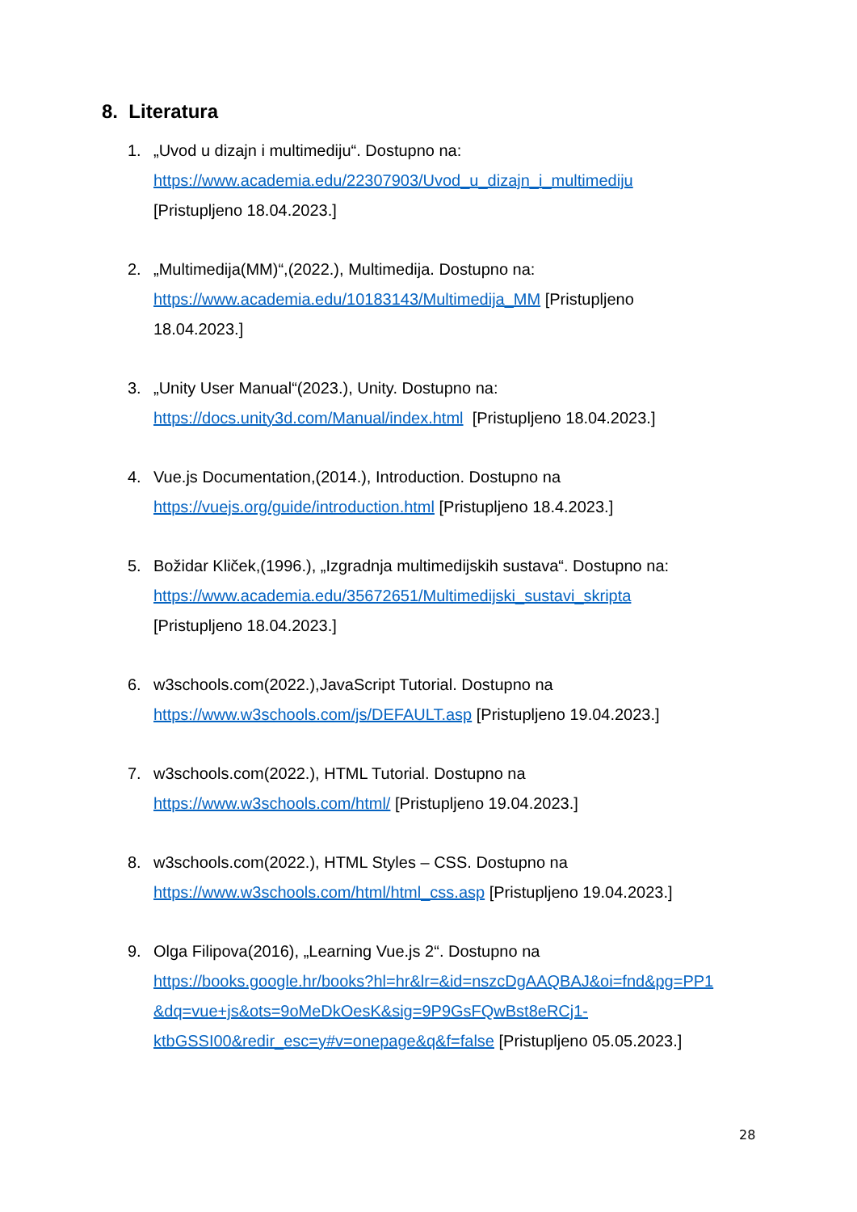8. Literatura
1. „Uvod u dizajn i multimediju“. Dostupno na:
https://www.academia.edu/22307903/Uvod_u_dizajn_i_multimediju
[Pristupljeno 18.04.2023.]
2. „Multimedija(MM)“,(2022.), Multimedija. Dostupno na:
https://www.academia.edu/10183143/Multimedija_MM [Pristupljeno
18.04.2023.]
3. „Unity User Manual“(2023.), Unity. Dostupno na:
https://docs.unity3d.com/Manual/index.html [Pristupljeno 18.04.2023.]
4. Vue.js Documentation,(2014.), Introduction. Dostupno na
https://vuejs.org/guide/introduction.html [Pristupljeno 18.4.2023.]
5. Božidar Kliček,(1996.), „Izgradnja multimedijskih sustava“. Dostupno na:
https://www.academia.edu/35672651/Multimedijski_sustavi_skripta
[Pristupljeno 18.04.2023.]
6. w3schools.com(2022.),JavaScript Tutorial. Dostupno na
https://www.w3schools.com/js/DEFAULT.asp [Pristupljeno 19.04.2023.]
7. w3schools.com(2022.), HTML Tutorial. Dostupno na
https://www.w3schools.com/html/ [Pristupljeno 19.04.2023.]
8. w3schools.com(2022.), HTML Styles – CSS. Dostupno na
https://www.w3schools.com/html/html_css.asp [Pristupljeno 19.04.2023.]
9. Olga Filipova(2016), „Learning Vue.js 2“. Dostupno na
https://books.google.hr/books?hl=hr&lr=&id=nszcDgAAQBAJ&oi=fnd&pg=PP1
&dq=vue+js&ots=9oMeDkOesK&sig=9P9GsFQwBst8eRCj1-
ktbGSSI00&redir_esc=y#v=onepage&q&f=false [Pristupljeno 05.05.2023.]
28